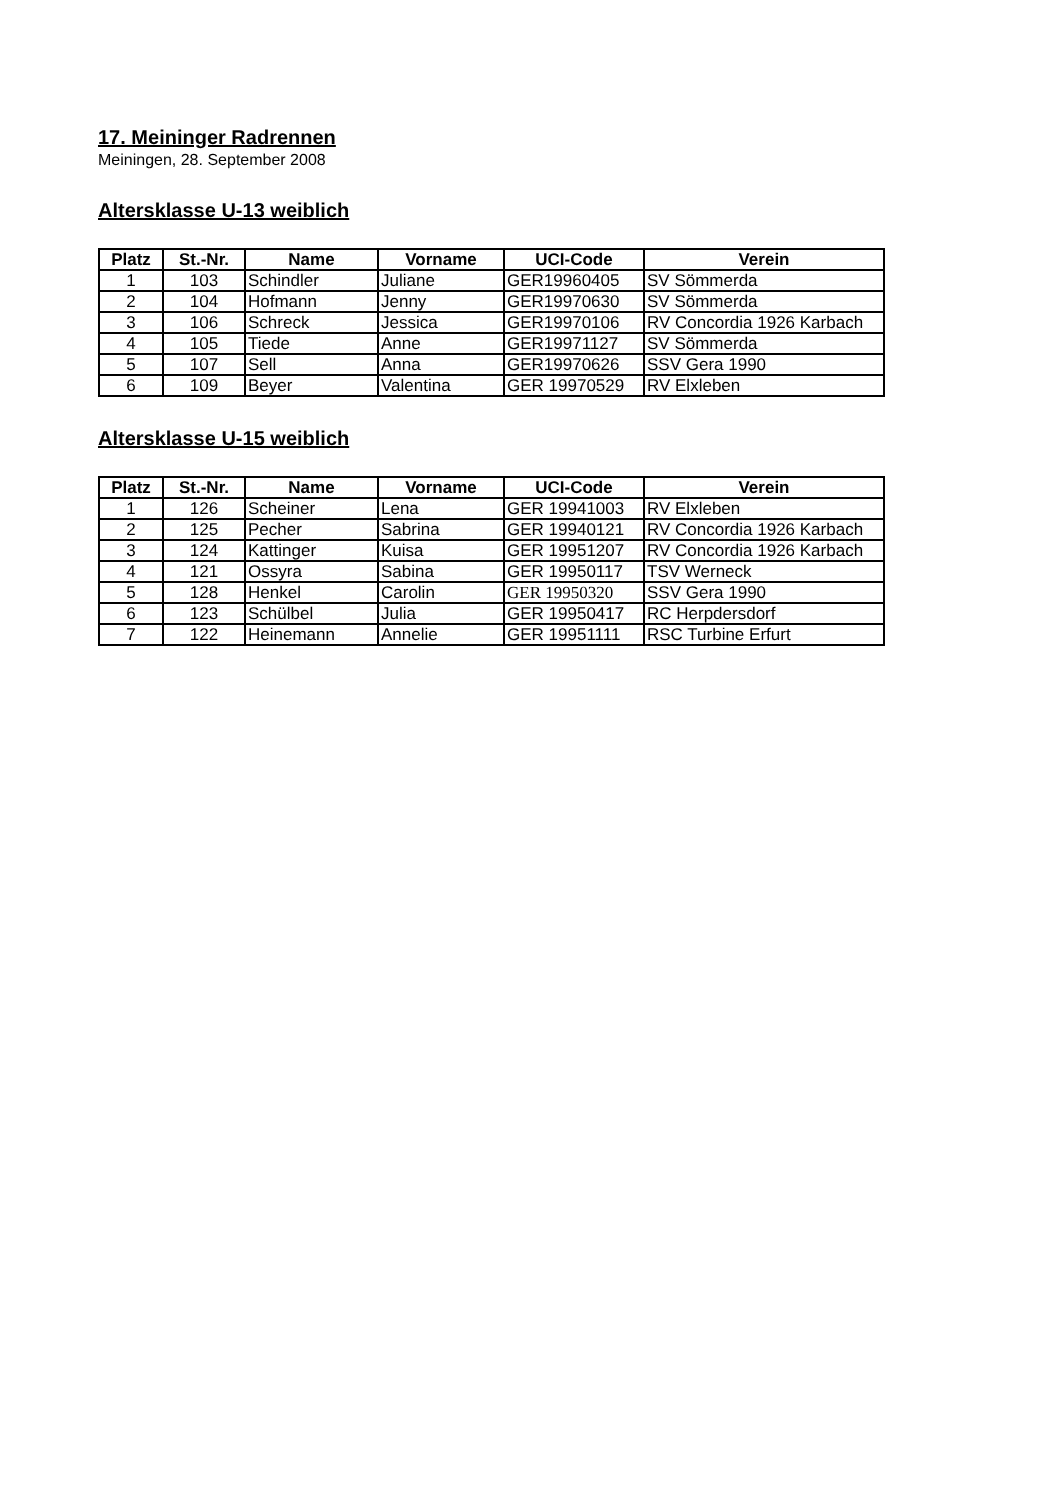17. Meininger Radrennen
Meiningen, 28. September 2008
Altersklasse U-13 weiblich
| Platz | St.-Nr. | Name | Vorname | UCI-Code | Verein |
| --- | --- | --- | --- | --- | --- |
| 1 | 103 | Schindler | Juliane | GER19960405 | SV Sömmerda |
| 2 | 104 | Hofmann | Jenny | GER19970630 | SV Sömmerda |
| 3 | 106 | Schreck | Jessica | GER19970106 | RV Concordia 1926 Karbach |
| 4 | 105 | Tiede | Anne | GER19971127 | SV Sömmerda |
| 5 | 107 | Sell | Anna | GER19970626 | SSV Gera 1990 |
| 6 | 109 | Beyer | Valentina | GER 19970529 | RV Elxleben |
Altersklasse U-15 weiblich
| Platz | St.-Nr. | Name | Vorname | UCI-Code | Verein |
| --- | --- | --- | --- | --- | --- |
| 1 | 126 | Scheiner | Lena | GER 19941003 | RV Elxleben |
| 2 | 125 | Pecher | Sabrina | GER 19940121 | RV Concordia 1926 Karbach |
| 3 | 124 | Kattinger | Kuisa | GER 19951207 | RV Concordia 1926 Karbach |
| 4 | 121 | Ossyra | Sabina | GER 19950117 | TSV Werneck |
| 5 | 128 | Henkel | Carolin | GER 19950320 | SSV Gera 1990 |
| 6 | 123 | Schülbel | Julia | GER 19950417 | RC Herpdersdorf |
| 7 | 122 | Heinemann | Annelie | GER 19951111 | RSC Turbine Erfurt |